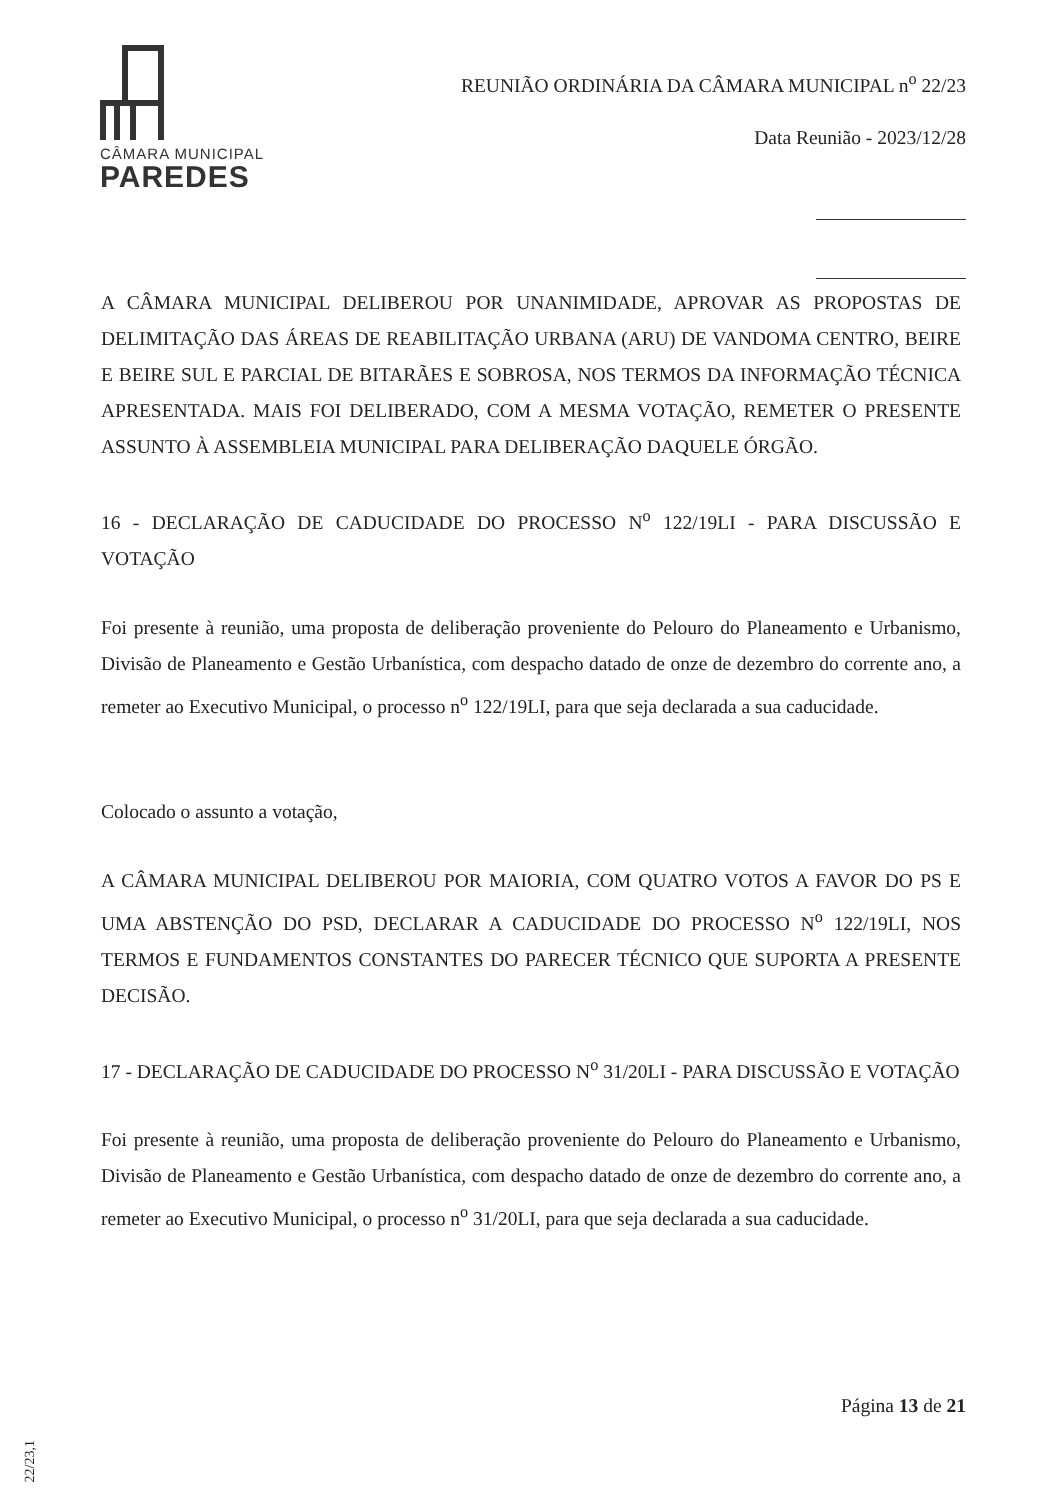CÂMARA MUNICIPAL
PAREDES
REUNIÃO ORDINÁRIA DA CÂMARA MUNICIPAL n<sup>o</sup> 22/23
Data Reunião - 2023/12/28
A CÂMARA MUNICIPAL DELIBEROU POR UNANIMIDADE, APROVAR AS PROPOSTAS DE DELIMITAÇÃO DAS ÁREAS DE REABILITAÇÃO URBANA (ARU) DE VANDOMA CENTRO, BEIRE E BEIRE SUL E PARCIAL DE BITARÃES E SOBROSA, NOS TERMOS DA INFORMAÇÃO TÉCNICA APRESENTADA. MAIS FOI DELIBERADO, COM A MESMA VOTAÇÃO, REMETER O PRESENTE ASSUNTO À ASSEMBLEIA MUNICIPAL PARA DELIBERAÇÃO DAQUELE ÓRGÃO.
16 - DECLARAÇÃO DE CADUCIDADE DO PROCESSO N<sup>o</sup> 122/19LI - PARA DISCUSSÃO E VOTAÇÃO
Foi presente à reunião, uma proposta de deliberação proveniente do Pelouro do Planeamento e Urbanismo, Divisão de Planeamento e Gestão Urbanística, com despacho datado de onze de dezembro do corrente ano, a remeter ao Executivo Municipal, o processo n<sup>o</sup> 122/19LI, para que seja declarada a sua caducidade.
Colocado o assunto a votação,
A CÂMARA MUNICIPAL DELIBEROU POR MAIORIA, COM QUATRO VOTOS A FAVOR DO PS E UMA ABSTENÇÃO DO PSD, DECLARAR A CADUCIDADE DO PROCESSO N<sup>o</sup> 122/19LI, NOS TERMOS E FUNDAMENTOS CONSTANTES DO PARECER TÉCNICO QUE SUPORTA A PRESENTE DECISÃO.
17 - DECLARAÇÃO DE CADUCIDADE DO PROCESSO N<sup>o</sup> 31/20LI - PARA DISCUSSÃO E VOTAÇÃO
Foi presente à reunião, uma proposta de deliberação proveniente do Pelouro do Planeamento e Urbanismo, Divisão de Planeamento e Gestão Urbanística, com despacho datado de onze de dezembro do corrente ano, a remeter ao Executivo Municipal, o processo n<sup>o</sup> 31/20LI, para que seja declarada a sua caducidade.
Página 13 de 21
22/23,1